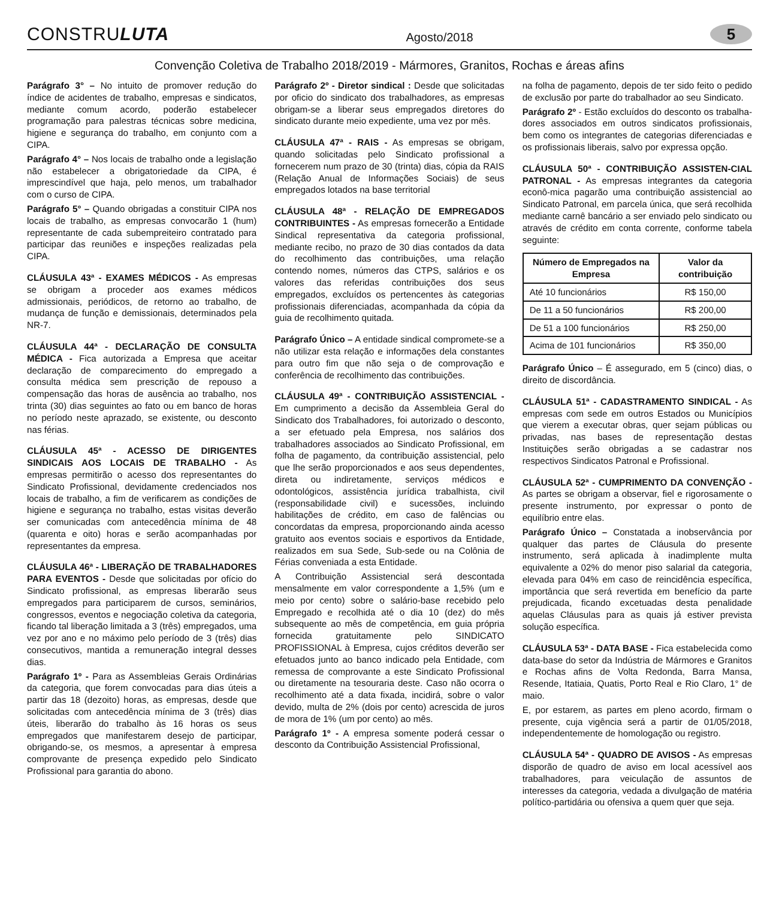CONSTRULUTA
Agosto/2018
5
Convenção Coletiva de Trabalho 2018/2019 - Mármores, Granitos, Rochas e áreas afins
Parágrafo 3° – No intuito de promover redução do índice de acidentes de trabalho, empresas e sindicatos, mediante comum acordo, poderão estabelecer programação para palestras técnicas sobre medicina, higiene e segurança do trabalho, em conjunto com a CIPA.
Parágrafo 4° – Nos locais de trabalho onde a legislação não estabelecer a obrigatoriedade da CIPA, é imprescindível que haja, pelo menos, um trabalhador com o curso de CIPA.
Parágrafo 5° – Quando obrigadas a constituir CIPA nos locais de trabalho, as empresas convocarão 1 (hum) representante de cada subempreiteiro contratado para participar das reuniões e inspeções realizadas pela CIPA.
CLÁUSULA 43ª - EXAMES MÉDICOS - As empresas se obrigam a proceder aos exames médicos admissionais, periódicos, de retorno ao trabalho, de mudança de função e demissionais, determinados pela NR-7.
CLÁUSULA 44ª - DECLARAÇÃO DE CONSULTA MÉDICA - Fica autorizada a Empresa que aceitar declaração de comparecimento do empregado a consulta médica sem prescrição de repouso a compensação das horas de ausência ao trabalho, nos trinta (30) dias seguintes ao fato ou em banco de horas no período neste aprazado, se existente, ou desconto nas férias.
CLÁUSULA 45ª - ACESSO DE DIRIGENTES SINDICAIS AOS LOCAIS DE TRABALHO - As empresas permitirão o acesso dos representantes do Sindicato Profissional, devidamente credenciados nos locais de trabalho, a fim de verificarem as condições de higiene e segurança no trabalho, estas visitas deverão ser comunicadas com antecedência mínima de 48 (quarenta e oito) horas e serão acompanhadas por representantes da empresa.
CLÁUSULA 46ª - LIBERAÇÃO DE TRABALHADORES PARA EVENTOS - Desde que solicitadas por ofício do Sindicato profissional, as empresas liberarão seus empregados para participarem de cursos, seminários, congressos, eventos e negociação coletiva da categoria, ficando tal liberação limitada a 3 (três) empregados, uma vez por ano e no máximo pelo período de 3 (três) dias consecutivos, mantida a remuneração integral desses dias.
Parágrafo 1º - Para as Assembleias Gerais Ordinárias da categoria, que forem convocadas para dias úteis a partir das 18 (dezoito) horas, as empresas, desde que solicitadas com antecedência mínima de 3 (três) dias úteis, liberarão do trabalho às 16 horas os seus empregados que manifestarem desejo de participar, obrigando-se, os mesmos, a apresentar à empresa comprovante de presença expedido pelo Sindicato Profissional para garantia do abono.
Parágrafo 2º - Diretor sindical : Desde que solicitadas por oficio do sindicato dos trabalhadores, as empresas obrigam-se a liberar seus empregados diretores do sindicato durante meio expediente, uma vez por mês.
CLÁUSULA 47ª - RAIS - As empresas se obrigam, quando solicitadas pelo Sindicato profissional a fornecerem num prazo de 30 (trinta) dias, cópia da RAIS (Relação Anual de Informações Sociais) de seus empregados lotados na base territorial
CLÁUSULA 48ª - RELAÇÃO DE EMPREGADOS CONTRIBUINTES - As empresas fornecerão a Entidade Sindical representativa da categoria profissional, mediante recibo, no prazo de 30 dias contados da data do recolhimento das contribuições, uma relação contendo nomes, números das CTPS, salários e os valores das referidas contribuições dos seus empregados, excluídos os pertencentes às categorias profissionais diferenciadas, acompanhada da cópia da guia de recolhimento quitada.
Parágrafo Único – A entidade sindical compromete-se a não utilizar esta relação e informações dela constantes para outro fim que não seja o de comprovação e conferência de recolhimento das contribuições.
CLÁUSULA 49ª - CONTRIBUIÇÃO ASSISTENCIAL - Em cumprimento a decisão da Assembleia Geral do Sindicato dos Trabalhadores, foi autorizado o desconto, a ser efetuado pela Empresa, nos salários dos trabalhadores associados ao Sindicato Profissional, em folha de pagamento, da contribuição assistencial, pelo que lhe serão proporcionados e aos seus dependentes, direta ou indiretamente, serviços médicos e odontológicos, assistência jurídica trabalhista, civil (responsabilidade civil) e sucessões, incluindo habilitações de crédito, em caso de falências ou concordatas da empresa, proporcionando ainda acesso gratuito aos eventos sociais e esportivos da Entidade, realizados em sua Sede, Sub-sede ou na Colônia de Férias conveniada a esta Entidade.
A Contribuição Assistencial será descontada mensalmente em valor correspondente a 1,5% (um e meio por cento) sobre o salário-base recebido pelo Empregado e recolhida até o dia 10 (dez) do mês subsequente ao mês de competência, em guia própria fornecida gratuitamente pelo SINDICATO PROFISSIONAL à Empresa, cujos créditos deverão ser efetuados junto ao banco indicado pela Entidade, com remessa de comprovante a este Sindicato Profissional ou diretamente na tesouraria deste. Caso não ocorra o recolhimento até a data fixada, incidirá, sobre o valor devido, multa de 2% (dois por cento) acrescida de juros de mora de 1% (um por cento) ao mês.
Parágrafo 1º - A empresa somente poderá cessar o desconto da Contribuição Assistencial Profissional,
na folha de pagamento, depois de ter sido feito o pedido de exclusão por parte do trabalhador ao seu Sindicato.
Parágrafo 2º - Estão excluídos do desconto os trabalha-dores associados em outros sindicatos profissionais, bem como os integrantes de categorias diferenciadas e os profissionais liberais, salvo por expressa opção.
CLÁUSULA 50ª - CONTRIBUIÇÃO ASSISTEN-CIAL PATRONAL - As empresas integrantes da categoria econô-mica pagarão uma contribuição assistencial ao Sindicato Patronal, em parcela única, que será recolhida mediante carnê bancário a ser enviado pelo sindicato ou através de crédito em conta corrente, conforme tabela seguinte:
| Número de Empregados na Empresa | Valor da contribuição |
| --- | --- |
| Até 10 funcionários | R$ 150,00 |
| De 11 a 50 funcionários | R$ 200,00 |
| De 51 a 100 funcionários | R$ 250,00 |
| Acima de 101 funcionários | R$ 350,00 |
Parágrafo Único – É assegurado, em 5 (cinco) dias, o direito de discordância.
CLÁUSULA 51ª - CADASTRAMENTO SINDICAL - As empresas com sede em outros Estados ou Municípios que vierem a executar obras, quer sejam públicas ou privadas, nas bases de representação destas Instituições serão obrigadas a se cadastrar nos respectivos Sindicatos Patronal e Profissional.
CLÁUSULA 52ª - CUMPRIMENTO DA CONVENÇÃO - As partes se obrigam a observar, fiel e rigorosamente o presente instrumento, por expressar o ponto de equilíbrio entre elas.
Parágrafo Único – Constatada a inobservância por qualquer das partes de Cláusula do presente instrumento, será aplicada à inadimplente multa equivalente a 02% do menor piso salarial da categoria, elevada para 04% em caso de reincidência específica, importância que será revertida em benefício da parte prejudicada, ficando excetuadas desta penalidade aquelas Cláusulas para as quais já estiver prevista solução específica.
CLÁUSULA 53ª - DATA BASE - Fica estabelecida como data-base do setor da Indústria de Mármores e Granitos e Rochas afins de Volta Redonda, Barra Mansa, Resende, Itatiaia, Quatis, Porto Real e Rio Claro, 1° de maio.
E, por estarem, as partes em pleno acordo, firmam o presente, cuja vigência será a partir de 01/05/2018, independentemente de homologação ou registro.
CLÁUSULA 54ª - QUADRO DE AVISOS - As empresas disporão de quadro de aviso em local acessível aos trabalhadores, para veiculação de assuntos de interesses da categoria, vedada a divulgação de matéria político-partidária ou ofensiva a quem quer que seja.